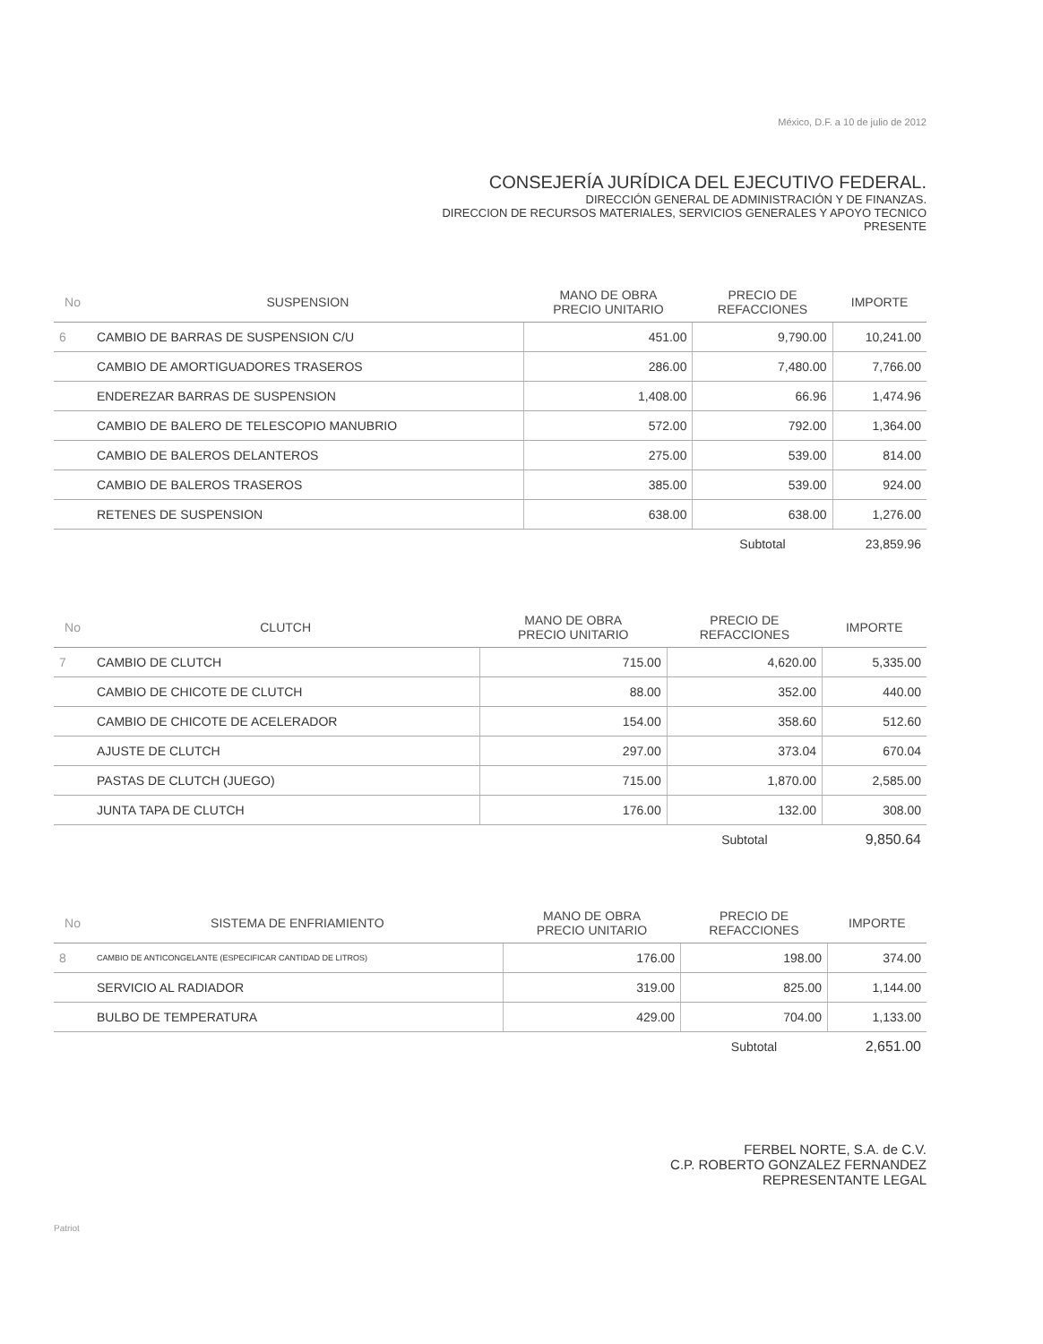México, D.F. a 10 de julio de 2012
CONSEJERÍA JURÍDICA DEL EJECUTIVO FEDERAL.
DIRECCIÓN GENERAL DE ADMINISTRACIÓN Y DE FINANZAS.
DIRECCION DE RECURSOS MATERIALES, SERVICIOS GENERALES Y APOYO TECNICO
PRESENTE
| No | SUSPENSION | MANO DE OBRA PRECIO UNITARIO | PRECIO DE REFACCIONES | IMPORTE |
| --- | --- | --- | --- | --- |
| 6 | CAMBIO DE BARRAS DE SUSPENSION C/U | 451.00 | 9,790.00 | 10,241.00 |
| | CAMBIO DE AMORTIGUADORES TRASEROS | 286.00 | 7,480.00 | 7,766.00 |
| | ENDEREZAR BARRAS DE SUSPENSION | 1,408.00 | 66.96 | 1,474.96 |
| | CAMBIO DE BALERO DE TELESCOPIO MANUBRIO | 572.00 | 792.00 | 1,364.00 |
| | CAMBIO DE BALEROS DELANTEROS | 275.00 | 539.00 | 814.00 |
| | CAMBIO DE BALEROS TRASEROS | 385.00 | 539.00 | 924.00 |
| | RETENES DE SUSPENSION | 638.00 | 638.00 | 1,276.00 |
| | | | Subtotal | 23,859.96 |
| No | CLUTCH | MANO DE OBRA PRECIO UNITARIO | PRECIO DE REFACCIONES | IMPORTE |
| --- | --- | --- | --- | --- |
| 7 | CAMBIO DE CLUTCH | 715.00 | 4,620.00 | 5,335.00 |
| | CAMBIO DE CHICOTE DE CLUTCH | 88.00 | 352.00 | 440.00 |
| | CAMBIO DE CHICOTE DE ACELERADOR | 154.00 | 358.60 | 512.60 |
| | AJUSTE DE CLUTCH | 297.00 | 373.04 | 670.04 |
| | PASTAS DE CLUTCH (JUEGO) | 715.00 | 1,870.00 | 2,585.00 |
| | JUNTA TAPA DE CLUTCH | 176.00 | 132.00 | 308.00 |
| | | | Subtotal | 9,850.64 |
| No | SISTEMA DE ENFRIAMIENTO | MANO DE OBRA PRECIO UNITARIO | PRECIO DE REFACCIONES | IMPORTE |
| --- | --- | --- | --- | --- |
| 8 | CAMBIO DE ANTICONGELANTE (ESPECIFICAR CANTIDAD DE LITROS) | 176.00 | 198.00 | 374.00 |
| | SERVICIO AL RADIADOR | 319.00 | 825.00 | 1,144.00 |
| | BULBO DE TEMPERATURA | 429.00 | 704.00 | 1,133.00 |
| | | | Subtotal | 2,651.00 |
FERBEL NORTE, S.A. de C.V.
C.P. ROBERTO GONZALEZ FERNANDEZ
REPRESENTANTE LEGAL
Patriot